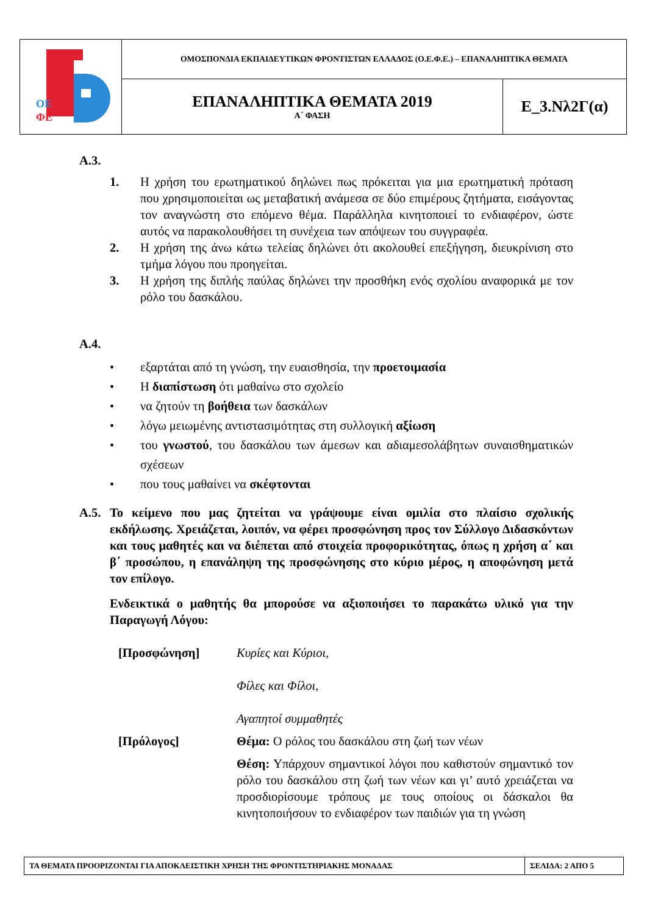| ΟΕ ΦΕ | ΟΜΟΣΠΟΝΔΙΑ ΕΚΠΑΙΔΕΥΤΙΚΩΝ ΦΡΟΝΤΙΣΤΩΝ ΕΛΛΑΔΟΣ (Ο.Ε.Φ.Ε.) – ΕΠΑΝΑΛΗΠΤΙΚΑ ΘΕΜΑΤΑ | |
| | ΕΠΑΝΑΛΗΠΤΙΚΑ ΘΕΜΑΤΑ 2019 Α΄ ΦΑΣΗ | Ε_3.Νλ2Γ(α) |
Α.3.
1. Η χρήση του ερωτηματικού δηλώνει πως πρόκειται για μια ερωτηματική πρόταση που χρησιμοποιείται ως μεταβατική ανάμεσα σε δύο επιμέρους ζητήματα, εισάγοντας τον αναγνώστη στο επόμενο θέμα. Παράλληλα κινητοποιεί το ενδιαφέρον, ώστε αυτός να παρακολουθήσει τη συνέχεια των απόψεων του συγγραφέα.
2. Η χρήση της άνω κάτω τελείας δηλώνει ότι ακολουθεί επεξήγηση, διευκρίνιση στο τμήμα λόγου που προηγείται.
3. Η χρήση της διπλής παύλας δηλώνει την προσθήκη ενός σχολίου αναφορικά με τον ρόλο του δασκάλου.
Α.4.
• εξαρτάται από τη γνώση, την ευαισθησία, την προετοιμασία
• Η διαπίστωση ότι μαθαίνω στο σχολείο
• να ζητούν τη βοήθεια των δασκάλων
• λόγω μειωμένης αντιστασιμότητας στη συλλογική αξίωση
• του γνωστού, του δασκάλου των άμεσων και αδιαμεσολάβητων συναισθηματικών σχέσεων
• που τους μαθαίνει να σκέφτονται
Α.5. Το κείμενο που μας ζητείται να γράψουμε είναι ομιλία στο πλαίσιο σχολικής εκδήλωσης. Χρειάζεται, λοιπόν, να φέρει προσφώνηση προς τον Σύλλογο Διδασκόντων και τους μαθητές και να διέπεται από στοιχεία προφορικότητας, όπως η χρήση α΄ και β΄ προσώπου, η επανάληψη της προσφώνησης στο κύριο μέρος, η αποφώνηση μετά τον επίλογο.
Ενδεικτικά ο μαθητής θα μπορούσε να αξιοποιήσει το παρακάτω υλικό για την Παραγωγή Λόγου:
| [Προσφώνηση] | Κυρίες και Κύριοι, Φίλες και Φίλοι, Αγαπητοί συμμαθητές |
| [Πρόλογος] | Θέμα: Ο ρόλος του δασκάλου στη ζωή των νέων Θέση: Υπάρχουν σημαντικοί λόγοι που καθιστούν σημαντικό τον ρόλο του δασκάλου στη ζωή των νέων και γι’ αυτό χρειάζεται να προσδιορίσουμε τρόπους με τους οποίους οι δάσκαλοι θα κινητοποιήσουν το ενδιαφέρον των παιδιών για τη γνώση |
| ΤΑ ΘΕΜΑΤΑ ΠΡΟΟΡΙΖΟΝΤΑΙ ΓΙΑ ΑΠΟΚΛΕΙΣΤΙΚΗ ΧΡΗΣΗ ΤΗΣ ΦΡΟΝΤΙΣΤΗΡΙΑΚΗΣ ΜΟΝΑΔΑΣ | ΣΕΛΙΔΑ: 2 ΑΠΟ 5 |